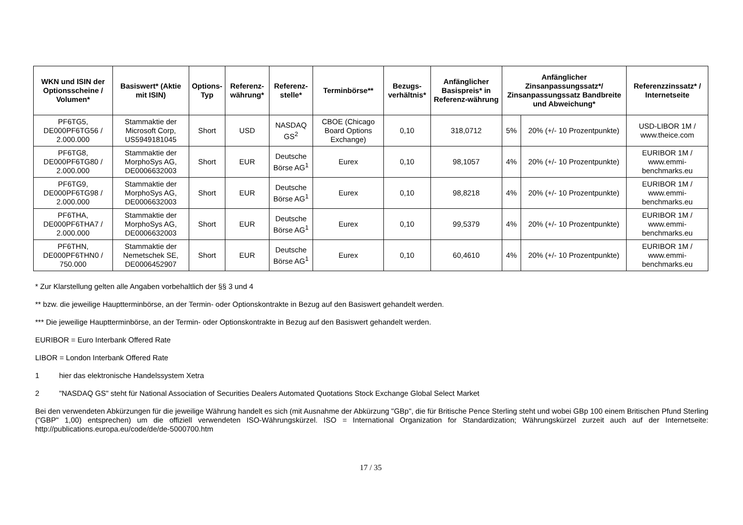| WKN und ISIN der Optionsscheine / Volumen* | Basiswert* (Aktie mit ISIN) | Options-Typ | Referenz-währung* | Referenz-stelle* | Terminbörse** | Bezugs-verhältnis* | Anfänglicher Basispreis* in Referenz-währung | Anfänglicher Zinsanpassungssatz*/ Zinsanpassungssatz Bandbreite und Abweichung* | | Referenzzinssatz* / Internetseite |
| --- | --- | --- | --- | --- | --- | --- | --- | --- | --- | --- |
| PF6TG5, DE000PF6TG56 / 2.000.000 | Stammaktie der Microsoft Corp, US5949181045 | Short | USD | NASDAQ GS<sup>2</sup> | CBOE (Chicago Board Options Exchange) | 0,10 | 318,0712 | 5% | 20% (+/- 10 Prozentpunkte) | USD-LIBOR 1M / www.theice.com |
| PF6TG8, DE000PF6TG80 / 2.000.000 | Stammaktie der MorphoSys AG, DE0006632003 | Short | EUR | Deutsche Börse AG<sup>1</sup> | Eurex | 0,10 | 98,1057 | 4% | 20% (+/- 10 Prozentpunkte) | EURIBOR 1M / www.emmi-benchmarks.eu |
| PF6TG9, DE000PF6TG98 / 2.000.000 | Stammaktie der MorphoSys AG, DE0006632003 | Short | EUR | Deutsche Börse AG<sup>1</sup> | Eurex | 0,10 | 98,8218 | 4% | 20% (+/- 10 Prozentpunkte) | EURIBOR 1M / www.emmi-benchmarks.eu |
| PF6THA, DE000PF6THA7 / 2.000.000 | Stammaktie der MorphoSys AG, DE0006632003 | Short | EUR | Deutsche Börse AG<sup>1</sup> | Eurex | 0,10 | 99,5379 | 4% | 20% (+/- 10 Prozentpunkte) | EURIBOR 1M / www.emmi-benchmarks.eu |
| PF6THN, DE000PF6THN0 / 750.000 | Stammaktie der Nemetschek SE, DE0006452907 | Short | EUR | Deutsche Börse AG<sup>1</sup> | Eurex | 0,10 | 60,4610 | 4% | 20% (+/- 10 Prozentpunkte) | EURIBOR 1M / www.emmi-benchmarks.eu |
* Zur Klarstellung gelten alle Angaben vorbehaltlich der §§ 3 und 4
** bzw. die jeweilige Hauptterminbörse, an der Termin- oder Optionskontrakte in Bezug auf den Basiswert gehandelt werden.
*** Die jeweilige Hauptterminbörse, an der Termin- oder Optionskontrakte in Bezug auf den Basiswert gehandelt werden.
EURIBOR = Euro Interbank Offered Rate
LIBOR = London Interbank Offered Rate
1 hier das elektronische Handelssystem Xetra
2 "NASDAQ GS" steht für National Association of Securities Dealers Automated Quotations Stock Exchange Global Select Market
Bei den verwendeten Abkürzungen für die jeweilige Währung handelt es sich (mit Ausnahme der Abkürzung "GBp", die für Britische Pence Sterling steht und wobei GBp 100 einem Britischen Pfund Sterling ("GBP" 1,00) entsprechen) um die offiziell verwendeten ISO-Währungskürzel. ISO = International Organization for Standardization; Währungskürzel zurzeit auch auf der Internetseite: http://publications.europa.eu/code/de/de-5000700.htm
17 / 35